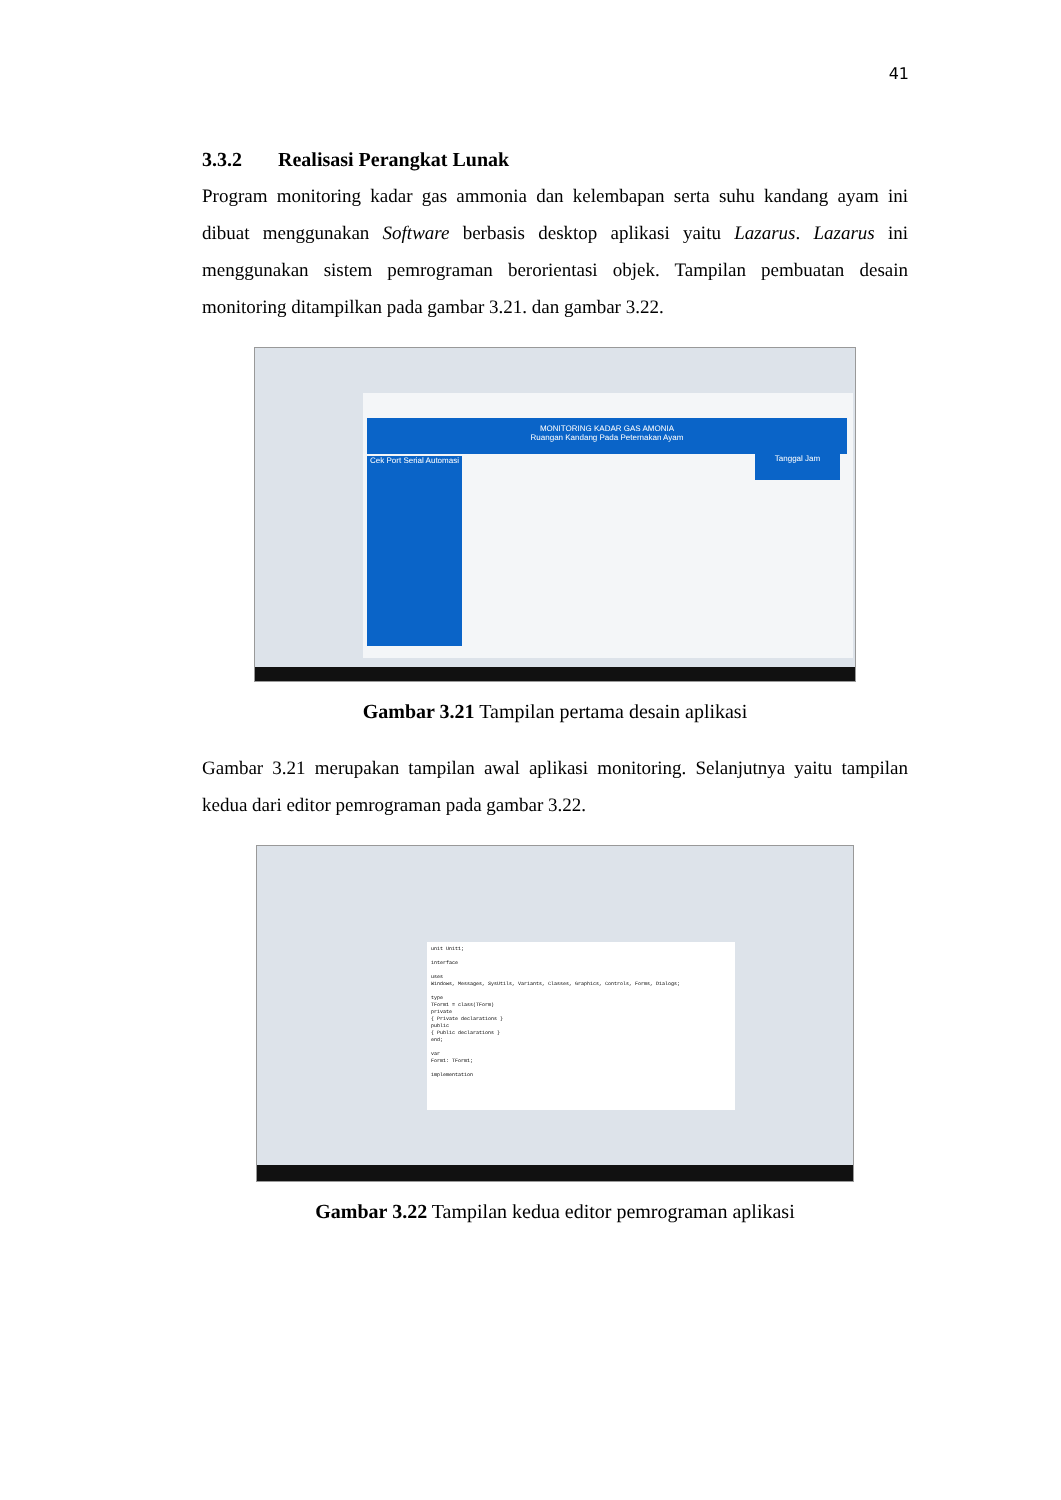41
3.3.2 Realisasi Perangkat Lunak
Program monitoring kadar gas ammonia dan kelembapan serta suhu kandang ayam ini dibuat menggunakan Software berbasis desktop aplikasi yaitu Lazarus. Lazarus ini menggunakan sistem pemrograman berorientasi objek. Tampilan pembuatan desain monitoring ditampilkan pada gambar 3.21. dan gambar 3.22.
MONITORING KADAR GAS AMONIA
Ruangan Kandang Pada Peternakan Ayam
Cek Port Serial Automasi
Tanggal Jam
Gambar 3.21 Tampilan pertama desain aplikasi
Gambar 3.21 merupakan tampilan awal aplikasi monitoring. Selanjutnya yaitu tampilan kedua dari editor pemrograman pada gambar 3.22.
unit Unit1;
interface
uses
Windows, Messages, SysUtils, Variants, Classes, Graphics, Controls, Forms, Dialogs;
type
TForm1 = class(TForm)
private
{ Private declarations }
public
{ Public declarations }
end;
var
Form1: TForm1;
implementation
Gambar 3.22 Tampilan kedua editor pemrograman aplikasi